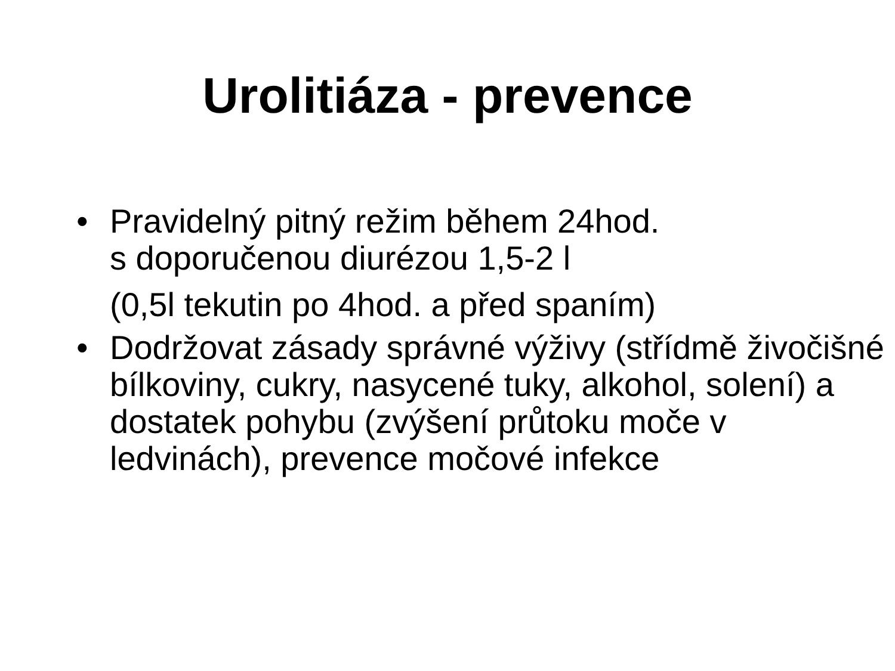Urolitiáza - prevence
•
Pravidelný pitný režim během 24hod.
s doporučenou diurézou 1,5-2 l
(0,5l tekutin po 4hod. a před spaním)
•
Dodržovat zásady správné výživy (střídmě živočišné bílkoviny, cukry, nasycené tuky, alkohol, solení) a dostatek pohybu (zvýšení průtoku moče v ledvinách), prevence močové infekce